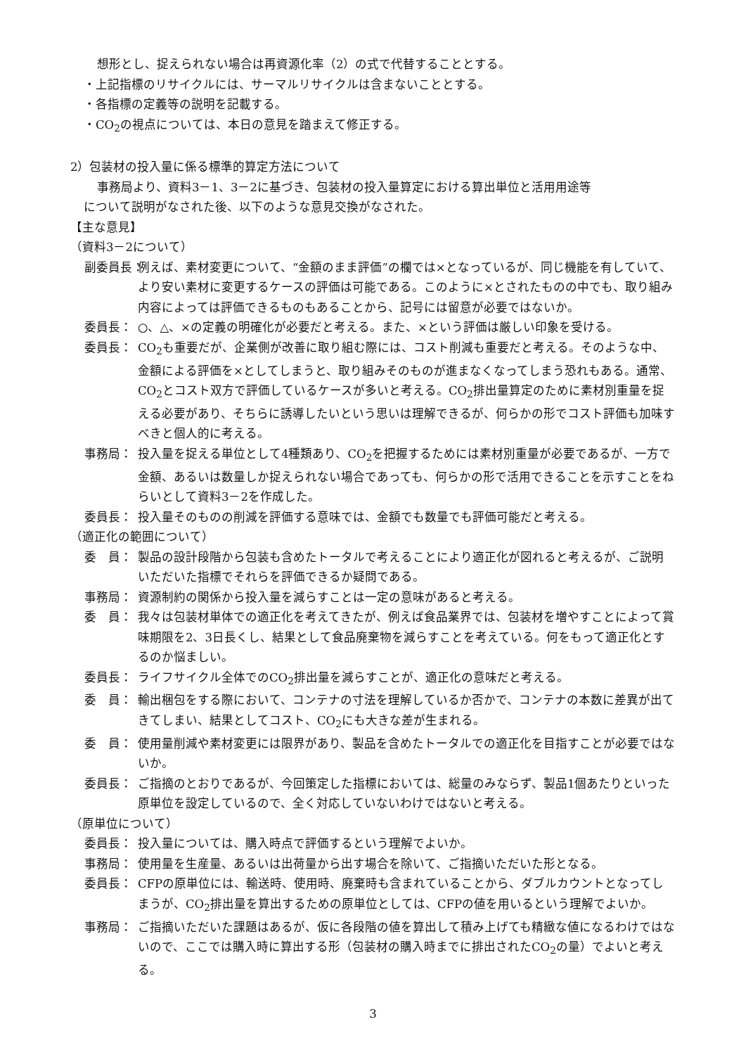想形とし、捉えられない場合は再資源化率（2）の式で代替することとする。
・上記指標のリサイクルには、サーマルリサイクルは含まないこととする。
・各指標の定義等の説明を記載する。
・CO<sub>2</sub>の視点については、本日の意見を踏まえて修正する。
2）包装材の投入量に係る標準的算定方法について
事務局より、資料3－1、3－2に基づき、包装材の投入量算定における算出単位と活用用途等
について説明がなされた後、以下のような意見交換がなされた。
【主な意見】
（資料3－2について）
副委員長： 例えば、素材変更について、“金額のまま評価”の欄では×となっているが、同じ機能を有していて、より安い素材に変更するケースの評価は可能である。このように×とされたものの中でも、取り組み内容によっては評価できるものもあることから、記号には留意が必要ではないか。
委員長： ○、△、×の定義の明確化が必要だと考える。また、×という評価は厳しい印象を受ける。
委員長： CO<sub>2</sub>も重要だが、企業側が改善に取り組む際には、コスト削減も重要だと考える。そのような中、金額による評価を×としてしまうと、取り組みそのものが進まなくなってしまう恐れもある。通常、CO<sub>2</sub>とコスト双方で評価しているケースが多いと考える。CO<sub>2</sub>排出量算定のために素材別重量を捉える必要があり、そちらに誘導したいという思いは理解できるが、何らかの形でコスト評価も加味すべきと個人的に考える。
事務局： 投入量を捉える単位として4種類あり、CO<sub>2</sub>を把握するためには素材別重量が必要であるが、一方で金額、あるいは数量しか捉えられない場合であっても、何らかの形で活用できることを示すことをねらいとして資料3－2を作成した。
委員長： 投入量そのものの削減を評価する意味では、金額でも数量でも評価可能だと考える。
（適正化の範囲について）
委　員： 製品の設計段階から包装も含めたトータルで考えることにより適正化が図れると考えるが、ご説明いただいた指標でそれらを評価できるか疑問である。
事務局： 資源制約の関係から投入量を減らすことは一定の意味があると考える。
委　員： 我々は包装材単体での適正化を考えてきたが、例えば食品業界では、包装材を増やすことによって賞味期限を2、3日長くし、結果として食品廃棄物を減らすことを考えている。何をもって適正化とするのか悩ましい。
委員長： ライフサイクル全体でのCO<sub>2</sub>排出量を減らすことが、適正化の意味だと考える。
委　員： 輸出梱包をする際において、コンテナの寸法を理解しているか否かで、コンテナの本数に差異が出てきてしまい、結果としてコスト、CO<sub>2</sub>にも大きな差が生まれる。
委　員： 使用量削減や素材変更には限界があり、製品を含めたトータルでの適正化を目指すことが必要ではないか。
委員長： ご指摘のとおりであるが、今回策定した指標においては、総量のみならず、製品1個あたりといった原単位を設定しているので、全く対応していないわけではないと考える。
（原単位について）
委員長： 投入量については、購入時点で評価するという理解でよいか。
事務局： 使用量を生産量、あるいは出荷量から出す場合を除いて、ご指摘いただいた形となる。
委員長： CFPの原単位には、輸送時、使用時、廃棄時も含まれていることから、ダブルカウントとなってしまうが、CO<sub>2</sub>排出量を算出するための原単位としては、CFPの値を用いるという理解でよいか。
事務局： ご指摘いただいた課題はあるが、仮に各段階の値を算出して積み上げても精緻な値になるわけではないので、ここでは購入時に算出する形（包装材の購入時までに排出されたCO<sub>2</sub>の量）でよいと考える。
3